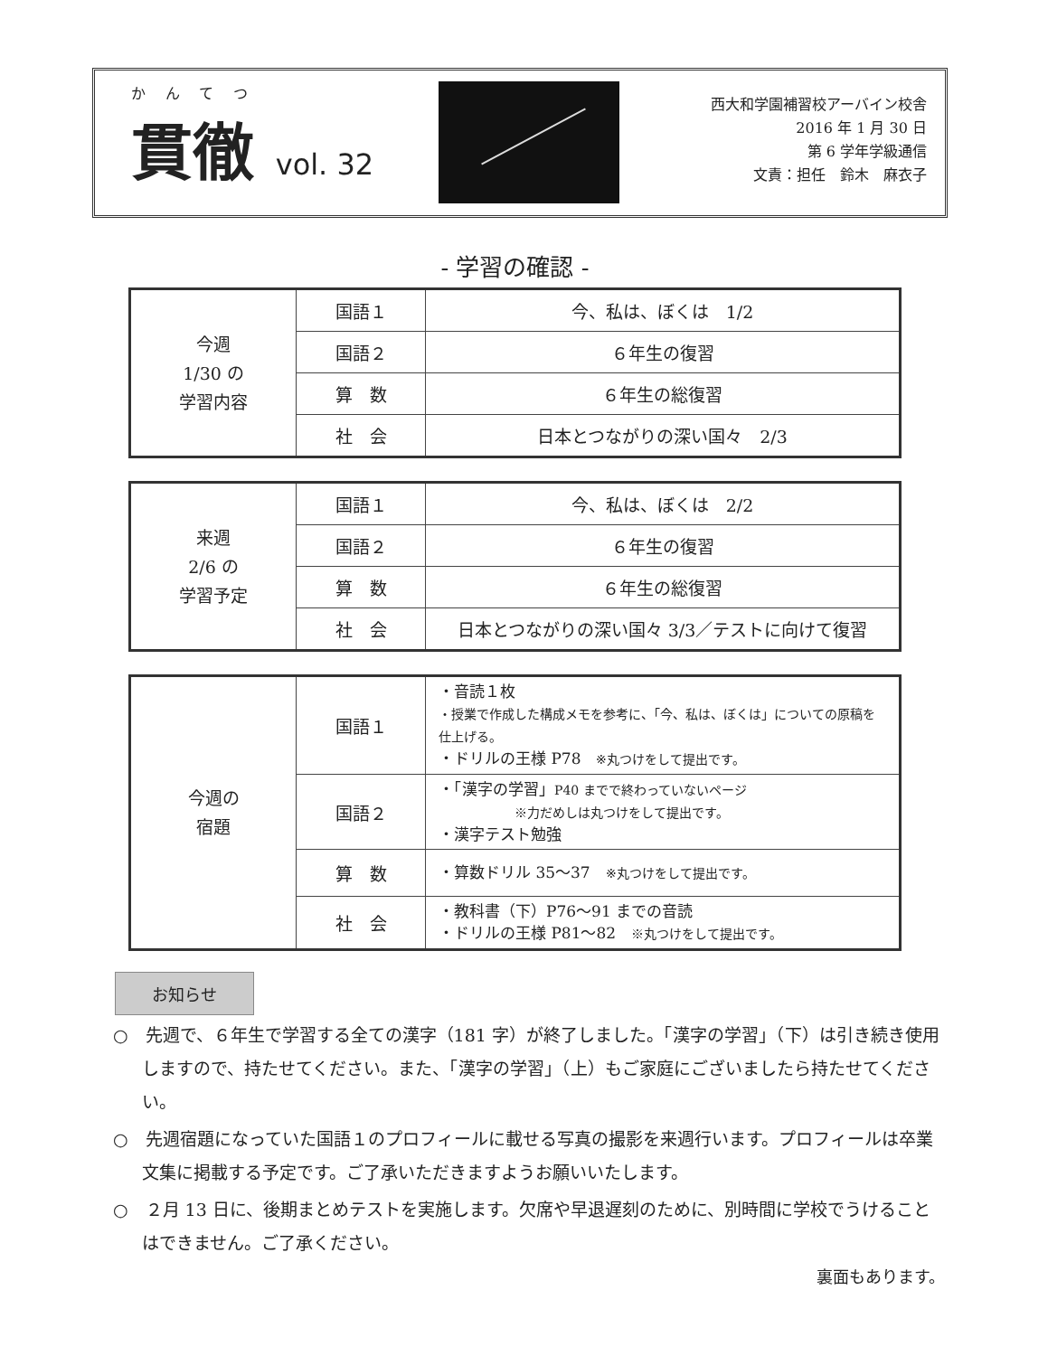かんてつ
貫徹 vol. 32
西大和学園補習校アーバイン校舎
2016 年 1 月 30 日
第 6 学年学級通信
文責：担任　鈴木　麻衣子
- 学習の確認 -
| 今週 1/30 の 学習内容 | 国語１ | 今、私は、ぼくは 1/2 |
| | 国語２ | ６年生の復習 |
| | 算 数 | ６年生の総復習 |
| | 社 会 | 日本とつながりの深い国々 2/3 |
| 来週 2/6 の 学習予定 | 国語１ | 今、私は、ぼくは 2/2 |
| | 国語２ | ６年生の復習 |
| | 算 数 | ６年生の総復習 |
| | 社 会 | 日本とつながりの深い国々 3/3／テストに向けて復習 |
| 今週の 宿題 | 国語１ | ・音読１枚 ・授業で作成した構成メモを参考に、「今、私は、ぼくは」についての原稿を仕上げる。 ・ドリルの王様 P78 ※丸つけをして提出です。 |
| | 国語２ | ・「漢字の学習」 P40 までで終わっていないページ ※力だめしは丸つけをして提出です。 ・漢字テスト勉強 |
| | 算 数 | ・算数ドリル 35〜37 ※丸つけをして提出です。 |
| | 社 会 | ・教科書（下）P76〜91 までの音読 ・ドリルの王様 P81〜82 ※丸つけをして提出です。 |
お知らせ
○　先週で、６年生で学習する全ての漢字（181 字）が終了しました。「漢字の学習」（下）は引き続き使用しますので、持たせてください。また、「漢字の学習」（上）もご家庭にございましたら持たせてください。
○　先週宿題になっていた国語１のプロフィールに載せる写真の撮影を来週行います。プロフィールは卒業文集に掲載する予定です。ご了承いただきますようお願いいたします。
○　２月 13 日に、後期まとめテストを実施します。欠席や早退遅刻のために、別時間に学校でうけることはできません。ご了承ください。
裏面もあります。